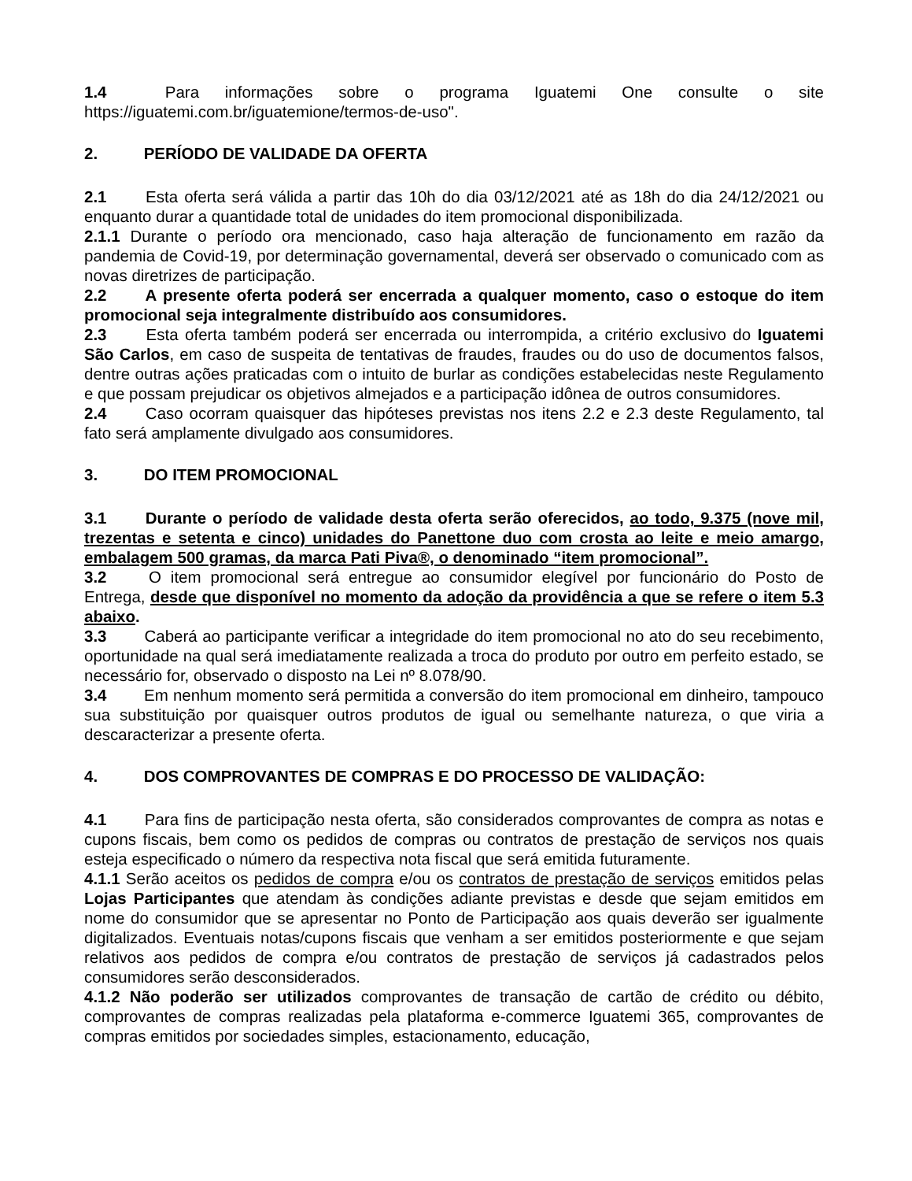1.4 Para informações sobre o programa Iguatemi One consulte o site https://iguatemi.com.br/iguatemione/termos-de-uso".
2. PERÍODO DE VALIDADE DA OFERTA
2.1 Esta oferta será válida a partir das 10h do dia 03/12/2021 até as 18h do dia 24/12/2021 ou enquanto durar a quantidade total de unidades do item promocional disponibilizada.
2.1.1 Durante o período ora mencionado, caso haja alteração de funcionamento em razão da pandemia de Covid-19, por determinação governamental, deverá ser observado o comunicado com as novas diretrizes de participação.
2.2 A presente oferta poderá ser encerrada a qualquer momento, caso o estoque do item promocional seja integralmente distribuído aos consumidores.
2.3 Esta oferta também poderá ser encerrada ou interrompida, a critério exclusivo do Iguatemi São Carlos, em caso de suspeita de tentativas de fraudes, fraudes ou do uso de documentos falsos, dentre outras ações praticadas com o intuito de burlar as condições estabelecidas neste Regulamento e que possam prejudicar os objetivos almejados e a participação idônea de outros consumidores.
2.4 Caso ocorram quaisquer das hipóteses previstas nos itens 2.2 e 2.3 deste Regulamento, tal fato será amplamente divulgado aos consumidores.
3. DO ITEM PROMOCIONAL
3.1 Durante o período de validade desta oferta serão oferecidos, ao todo, 9.375 (nove mil, trezentas e setenta e cinco) unidades do Panettone duo com crosta ao leite e meio amargo, embalagem 500 gramas, da marca Pati Piva®, o denominado “item promocional”.
3.2 O item promocional será entregue ao consumidor elegível por funcionário do Posto de Entrega, desde que disponível no momento da adoção da providência a que se refere o item 5.3 abaixo.
3.3 Caberá ao participante verificar a integridade do item promocional no ato do seu recebimento, oportunidade na qual será imediatamente realizada a troca do produto por outro em perfeito estado, se necessário for, observado o disposto na Lei nº 8.078/90.
3.4 Em nenhum momento será permitida a conversão do item promocional em dinheiro, tampouco sua substituição por quaisquer outros produtos de igual ou semelhante natureza, o que viria a descaracterizar a presente oferta.
4. DOS COMPROVANTES DE COMPRAS E DO PROCESSO DE VALIDAÇÃO:
4.1 Para fins de participação nesta oferta, são considerados comprovantes de compra as notas e cupons fiscais, bem como os pedidos de compras ou contratos de prestação de serviços nos quais esteja especificado o número da respectiva nota fiscal que será emitida futuramente.
4.1.1 Serão aceitos os pedidos de compra e/ou os contratos de prestação de serviços emitidos pelas Lojas Participantes que atendam às condições adiante previstas e desde que sejam emitidos em nome do consumidor que se apresentar no Ponto de Participação aos quais deverão ser igualmente digitalizados. Eventuais notas/cupons fiscais que venham a ser emitidos posteriormente e que sejam relativos aos pedidos de compra e/ou contratos de prestação de serviços já cadastrados pelos consumidores serão desconsiderados.
4.1.2 Não poderão ser utilizados comprovantes de transação de cartão de crédito ou débito, comprovantes de compras realizadas pela plataforma e-commerce Iguatemi 365, comprovantes de compras emitidos por sociedades simples, estacionamento, educação,